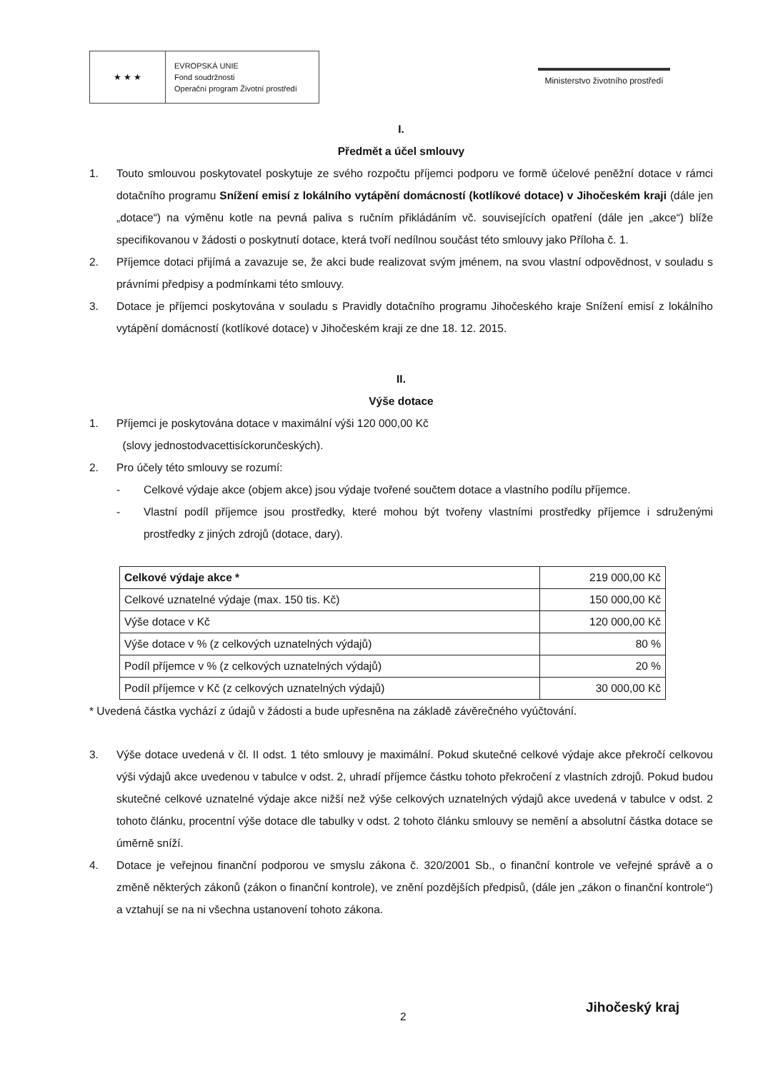★ ★ ★
EVROPSKÁ UNIE
Fond soudržnosti
Operační program Životní prostředí
Ministerstvo životního prostředí
I.
Předmět a účel smlouvy
1. Touto smlouvou poskytovatel poskytuje ze svého rozpočtu příjemci podporu ve formě účelové peněžní dotace v rámci dotačního programu Snížení emisí z lokálního vytápění domácností (kotlíkové dotace) v Jihočeském kraji (dále jen „dotace“) na výměnu kotle na pevná paliva s ručním přikládáním vč. souvisejících opatření (dále jen „akce“) blíže specifikovanou v žádosti o poskytnutí dotace, která tvoří nedílnou součást této smlouvy jako Příloha č. 1.
2. Příjemce dotaci přijímá a zavazuje se, že akci bude realizovat svým jménem, na svou vlastní odpovědnost, v souladu s právními předpisy a podmínkami této smlouvy.
3. Dotace je příjemci poskytována v souladu s Pravidly dotačního programu Jihočeského kraje Snížení emisí z lokálního vytápění domácností (kotlíkové dotace) v Jihočeském kraji ze dne 18. 12. 2015.
II.
Výše dotace
1. Příjemci je poskytována dotace v maximální výši 120 000,00 Kč
(slovy jednostodvacettisíckorunčeských).
2. Pro účely této smlouvy se rozumí:
- Celkové výdaje akce (objem akce) jsou výdaje tvořené součtem dotace a vlastního podílu příjemce.
- Vlastní podíl příjemce jsou prostředky, které mohou být tvořeny vlastními prostředky příjemce i sdruženými prostředky z jiných zdrojů (dotace, dary).
| Celkové výdaje akce * | 219 000,00 Kč |
| Celkové uznatelné výdaje (max. 150 tis. Kč) | 150 000,00 Kč |
| Výše dotace v Kč | 120 000,00 Kč |
| Výše dotace v % (z celkových uznatelných výdajů) | 80 % |
| Podíl příjemce v % (z celkových uznatelných výdajů) | 20 % |
| Podíl příjemce v Kč (z celkových uznatelných výdajů) | 30 000,00 Kč |
* Uvedená částka vychází z údajů v žádosti a bude upřesněna na základě závěrečného vyúčtování.
3. Výše dotace uvedená v čl. II odst. 1 této smlouvy je maximální. Pokud skutečné celkové výdaje akce překročí celkovou výši výdajů akce uvedenou v tabulce v odst. 2, uhradí příjemce částku tohoto překročení z vlastních zdrojů. Pokud budou skutečné celkové uznatelné výdaje akce nižší než výše celkových uznatelných výdajů akce uvedená v tabulce v odst. 2 tohoto článku, procentní výše dotace dle tabulky v odst. 2 tohoto článku smlouvy se nemění a absolutní částka dotace se úměrně sníží.
4. Dotace je veřejnou finanční podporou ve smyslu zákona č. 320/2001 Sb., o finanční kontrole ve veřejné správě a o změně některých zákonů (zákon o finanční kontrole), ve znění pozdějších předpisů, (dále jen „zákon o finanční kontrole“) a vztahují se na ni všechna ustanovení tohoto zákona.
2 Jihočeský kraj